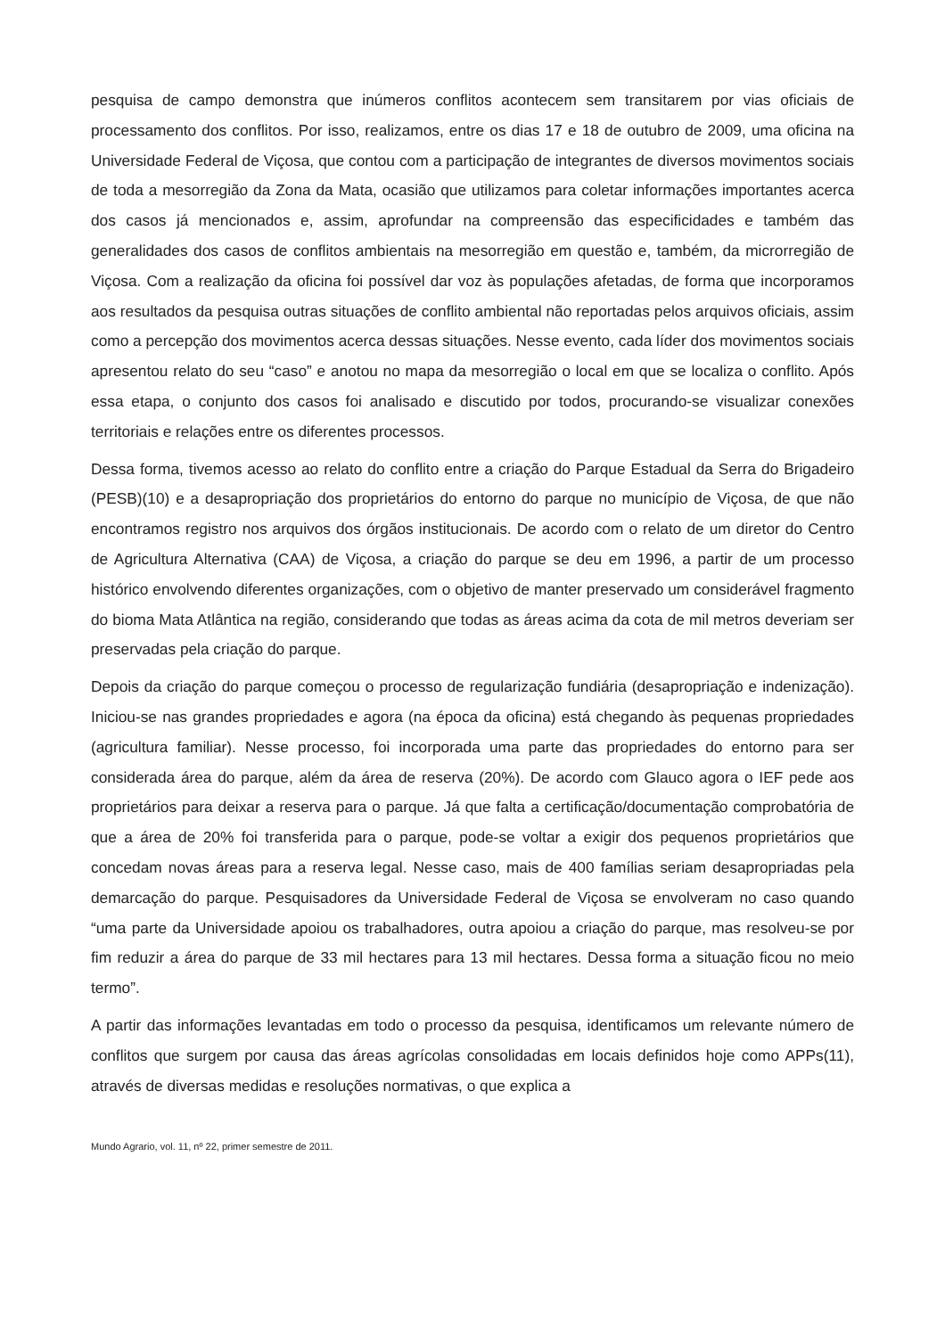pesquisa de campo demonstra que inúmeros conflitos acontecem sem transitarem por vias oficiais de processamento dos conflitos. Por isso, realizamos, entre os dias 17 e 18 de outubro de 2009, uma oficina na Universidade Federal de Viçosa, que contou com a participação de integrantes de diversos movimentos sociais de toda a mesorregião da Zona da Mata, ocasião que utilizamos para coletar informações importantes acerca dos casos já mencionados e, assim, aprofundar na compreensão das especificidades e também das generalidades dos casos de conflitos ambientais na mesorregião em questão e, também, da microrregião de Viçosa. Com a realização da oficina foi possível dar voz às populações afetadas, de forma que incorporamos aos resultados da pesquisa outras situações de conflito ambiental não reportadas pelos arquivos oficiais, assim como a percepção dos movimentos acerca dessas situações. Nesse evento, cada líder dos movimentos sociais apresentou relato do seu “caso” e anotou no mapa da mesorregião o local em que se localiza o conflito. Após essa etapa, o conjunto dos casos foi analisado e discutido por todos, procurando-se visualizar conexões territoriais e relações entre os diferentes processos.
Dessa forma, tivemos acesso ao relato do conflito entre a criação do Parque Estadual da Serra do Brigadeiro (PESB)(10) e a desapropriação dos proprietários do entorno do parque no município de Viçosa, de que não encontramos registro nos arquivos dos órgãos institucionais. De acordo com o relato de um diretor do Centro de Agricultura Alternativa (CAA) de Viçosa, a criação do parque se deu em 1996, a partir de um processo histórico envolvendo diferentes organizações, com o objetivo de manter preservado um considerável fragmento do bioma Mata Atlântica na região, considerando que todas as áreas acima da cota de mil metros deveriam ser preservadas pela criação do parque.
Depois da criação do parque começou o processo de regularização fundiária (desapropriação e indenização). Iniciou-se nas grandes propriedades e agora (na época da oficina) está chegando às pequenas propriedades (agricultura familiar). Nesse processo, foi incorporada uma parte das propriedades do entorno para ser considerada área do parque, além da área de reserva (20%). De acordo com Glauco agora o IEF pede aos proprietários para deixar a reserva para o parque. Já que falta a certificação/documentação comprobatória de que a área de 20% foi transferida para o parque, pode-se voltar a exigir dos pequenos proprietários que concedam novas áreas para a reserva legal. Nesse caso, mais de 400 famílias seriam desapropriadas pela demarcação do parque. Pesquisadores da Universidade Federal de Viçosa se envolveram no caso quando “uma parte da Universidade apoiou os trabalhadores, outra apoiou a criação do parque, mas resolveu-se por fim reduzir a área do parque de 33 mil hectares para 13 mil hectares. Dessa forma a situação ficou no meio termo”.
A partir das informações levantadas em todo o processo da pesquisa, identificamos um relevante número de conflitos que surgem por causa das áreas agrícolas consolidadas em locais definidos hoje como APPs(11), através de diversas medidas e resoluções normativas, o que explica a
Mundo Agrario, vol. 11, nº 22, primer semestre de 2011.